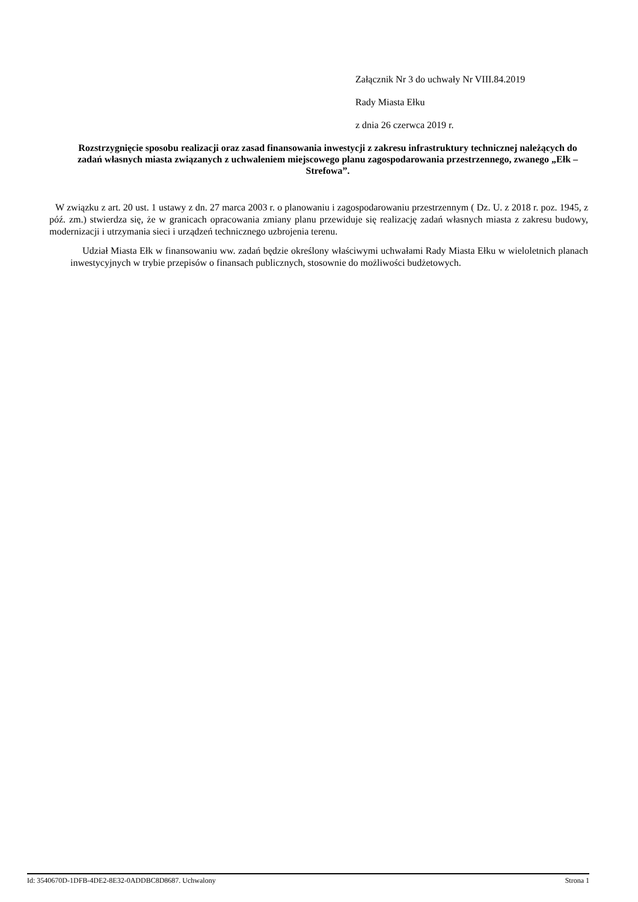Załącznik Nr 3 do uchwały Nr VIII.84.2019
Rady Miasta Ełku
z dnia 26 czerwca 2019 r.
Rozstrzygnięcie sposobu realizacji oraz zasad finansowania inwestycji z zakresu infrastruktury technicznej należących do zadań własnych miasta związanych z uchwaleniem miejscowego planu zagospodarowania przestrzennego, zwanego „Ełk – Strefowa”.
W związku z art. 20 ust. 1 ustawy z dn. 27 marca 2003 r. o planowaniu i zagospodarowaniu przestrzennym ( Dz. U. z 2018 r. poz. 1945, z póź. zm.) stwierdza się, że w granicach opracowania zmiany planu przewiduje się realizację zadań własnych miasta z zakresu budowy, modernizacji i utrzymania sieci i urządzeń technicznego uzbrojenia terenu.
Udział Miasta Ełk w finansowaniu ww. zadań będzie określony właściwymi uchwałami Rady Miasta Ełku w wieloletnich planach inwestycyjnych w trybie przepisów o finansach publicznych, stosownie do możliwości budżetowych.
Id: 3540670D-1DFB-4DE2-8E32-0ADDBC8D8687. Uchwalony Strona 1